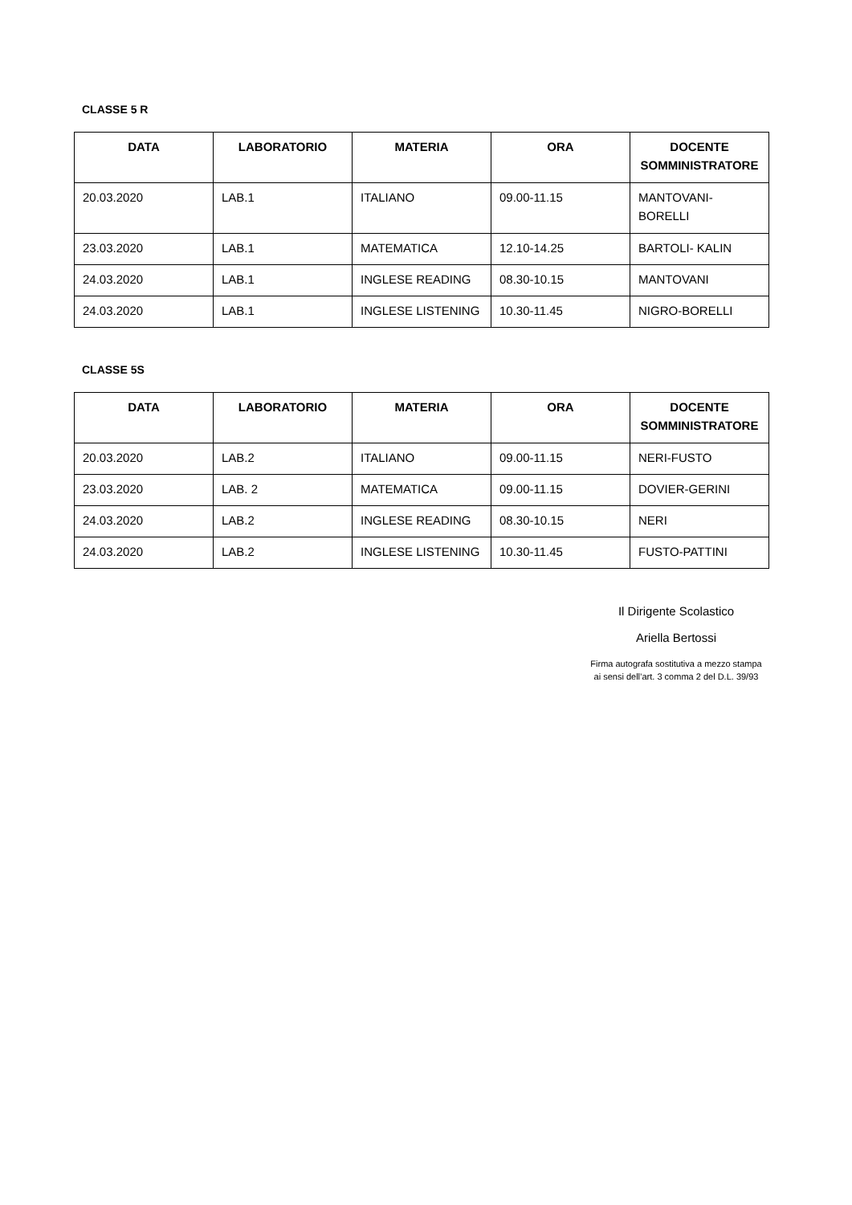CLASSE 5 R
| DATA | LABORATORIO | MATERIA | ORA | DOCENTE SOMMINISTRATORE |
| --- | --- | --- | --- | --- |
| 20.03.2020 | LAB.1 | ITALIANO | 09.00-11.15 | MANTOVANI-BORELLI |
| 23.03.2020 | LAB.1 | MATEMATICA | 12.10-14.25 | BARTOLI- KALIN |
| 24.03.2020 | LAB.1 | INGLESE READING | 08.30-10.15 | MANTOVANI |
| 24.03.2020 | LAB.1 | INGLESE LISTENING | 10.30-11.45 | NIGRO-BORELLI |
CLASSE 5S
| DATA | LABORATORIO | MATERIA | ORA | DOCENTE SOMMINISTRATORE |
| --- | --- | --- | --- | --- |
| 20.03.2020 | LAB.2 | ITALIANO | 09.00-11.15 | NERI-FUSTO |
| 23.03.2020 | LAB. 2 | MATEMATICA | 09.00-11.15 | DOVIER-GERINI |
| 24.03.2020 | LAB.2 | INGLESE READING | 08.30-10.15 | NERI |
| 24.03.2020 | LAB.2 | INGLESE LISTENING | 10.30-11.45 | FUSTO-PATTINI |
Il Dirigente Scolastico
Ariella Bertossi
Firma autografa sostitutiva a mezzo stampa
ai sensi dell’art. 3 comma 2 del D.L. 39/93